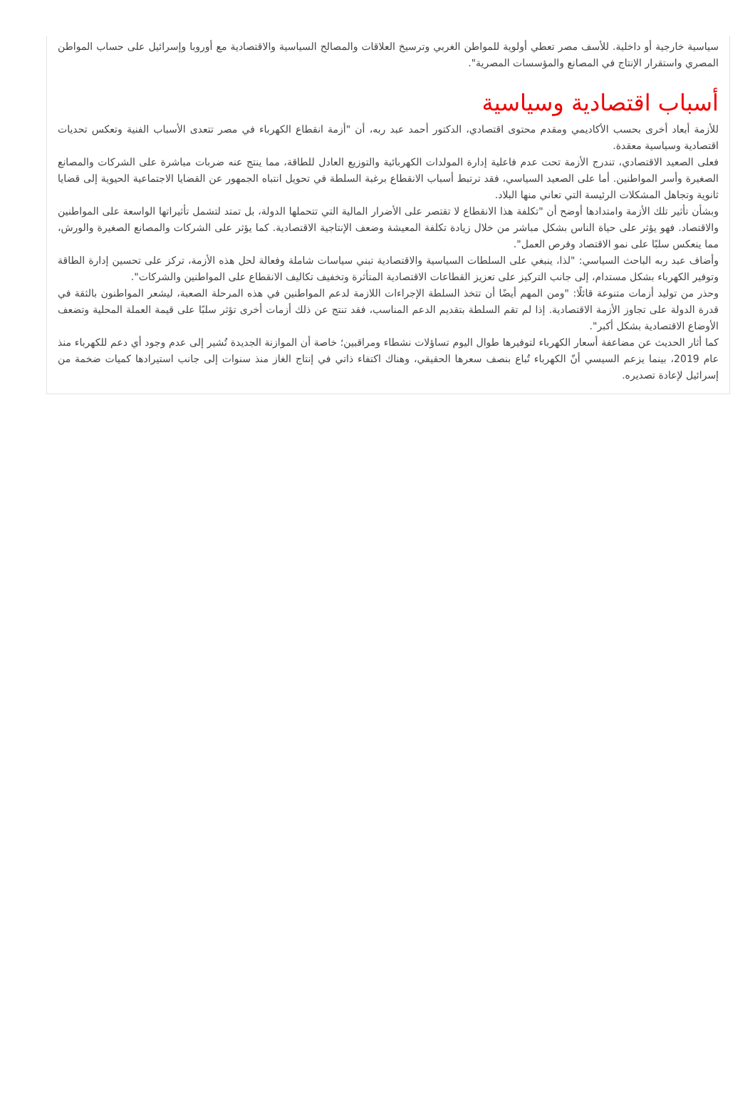سياسية خارجية أو داخلية. للأسف مصر تعطي أولوية للمواطن الغربي وترسيخ العلاقات والمصالح السياسية والاقتصادية مع أوروبا وإسرائيل على حساب المواطن المصري واستقرار الإنتاج في المصانع والمؤسسات المصرية".
أسباب اقتصادية وسياسية
للأزمة أبعاد أخرى بحسب الأكاديمي ومقدم محتوى اقتصادي، الدكتور أحمد عبد ربه، أن "أزمة انقطاع الكهرباء في مصر تتعدى الأسباب الفنية وتعكس تحديات اقتصادية وسياسية معقدة.
فعلى الصعيد الاقتصادي، تندرج الأزمة تحت عدم فاعلية إدارة المولدات الكهربائية والتوزيع العادل للطاقة، مما ينتج عنه ضربات مباشرة على الشركات والمصانع الصغيرة وأسر المواطنين. أما على الصعيد السياسي، فقد ترتبط أسباب الانقطاع برغبة السلطة في تحويل انتباه الجمهور عن القضايا الاجتماعية الحيوية إلى قضايا ثانوية وتجاهل المشكلات الرئيسة التي تعاني منها البلاد.
وبشأن تأثير تلك الأزمة وامتدادها أوضح أن "تكلفة هذا الانقطاع لا تقتصر على الأضرار المالية التي تتحملها الدولة، بل تمتد لتشمل تأثيراتها الواسعة على المواطنين والاقتصاد. فهو يؤثر على حياة الناس بشكل مباشر من خلال زيادة تكلفة المعيشة وضعف الإنتاجية الاقتصادية. كما يؤثر على الشركات والمصانع الصغيرة والورش، مما ينعكس سلبًا على نمو الاقتصاد وفرص العمل".
وأضاف عبد ربه الباحث السياسي: "لذا، ينبغي على السلطات السياسية والاقتصادية تبني سياسات شاملة وفعالة لحل هذه الأزمة، تركز على تحسين إدارة الطاقة وتوفير الكهرباء بشكل مستدام، إلى جانب التركيز على تعزيز القطاعات الاقتصادية المتأثرة وتخفيف تكاليف الانقطاع على المواطنين والشركات".
وحذر من توليد أزمات متنوعة قائلًا: "ومن المهم أيضًا أن تتخذ السلطة الإجراءات اللازمة لدعم المواطنين في هذه المرحلة الصعبة، ليشعر المواطنون بالثقة في قدرة الدولة على تجاوز الأزمة الاقتصادية. إذا لم تقم السلطة بتقديم الدعم المناسب، فقد تنتج عن ذلك أزمات أخرى تؤثر سلبًا على قيمة العملة المحلية وتضعف الأوضاع الاقتصادية بشكل أكبر".
كما أثار الحديث عن مضاعفة أسعار الكهرباء لتوفيرها طوال اليوم تساؤلات نشطاء ومراقبين؛ خاصة أن الموازنة الجديدة تُشير إلى عدم وجود أي دعم للكهرباء منذ عام 2019، بينما يزعم السيسي أنّ الكهرباء تُباع بنصف سعرها الحقيقي، وهناك اكتفاء ذاتي في إنتاج الغاز منذ سنوات إلى جانب استيرادها كميات ضخمة من إسرائيل لإعادة تصديره.